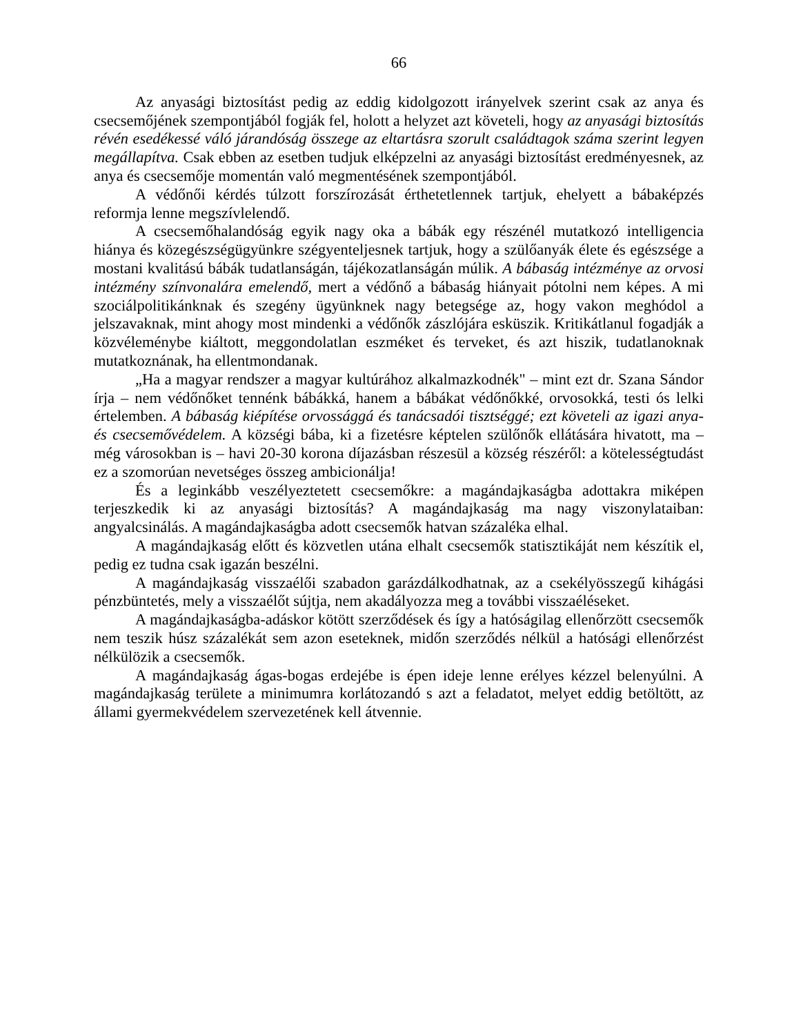66
Az anyasági biztosítást pedig az eddig kidolgozott irányelvek szerint csak az anya és csecsemőjének szempontjából fogják fel, holott a helyzet azt követeli, hogy az anyasági biztosítás révén esedékessé váló járandóság összege az eltartásra szorult családtagok száma szerint legyen megállapítva. Csak ebben az esetben tudjuk elképzelni az anyasági biztosítást eredményesnek, az anya és csecsemője momentán való megmentésének szempontjából.
A védőnői kérdés túlzott forszírozását érthetetlennek tartjuk, ehelyett a bábaképzés reformja lenne megszívlelendő.
A csecsemőhalandóság egyik nagy oka a bábák egy részénél mutatkozó intelligencia hiánya és közegészségügyünkre szégyenteljesnek tartjuk, hogy a szülőanyák élete és egészsége a mostani kvalitású bábák tudatlanságán, tájékozatlanságán múlik. A bábaság intézménye az orvosi intézmény színvonalára emelendő, mert a védőnő a bábaság hiányait pótolni nem képes. A mi szociálpolitikánknak és szegény ügyünknek nagy betegsége az, hogy vakon meghódol a jelszavaknak, mint ahogy most mindenki a védőnők zászlójára esküszik. Kritikátlanul fogadják a közvéleménybe kiáltott, meggondolatlan eszméket és terveket, és azt hiszik, tudatlanoknak mutatkoznának, ha ellentmondanak.
„Ha a magyar rendszer a magyar kultúrához alkalmazkodnék" – mint ezt dr. Szana Sándor írja – nem védőnőket tennénk bábákká, hanem a bábákat védőnőkké, orvosokká, testi ós lelki értelemben. A bábaság kiépítése orvossággá és tanácsadói tisztséggé; ezt követeli az igazi anya- és csecsemővédelem. A községi bába, ki a fizetésre képtelen szülőnők ellátására hivatott, ma – még városokban is – havi 20-30 korona díjazásban részesül a község részéről: a kötelességtudást ez a szomorúan nevetséges összeg ambicionálja!
És a leginkább veszélyeztetett csecsemőkre: a magándajkaságba adottakra miképen terjeszkedik ki az anyasági biztosítás? A magándajkaság ma nagy viszonylataiban: angyalcsinálás. A magándajkaságba adott csecsemők hatvan százaléka elhal.
A magándajkaság előtt és közvetlen utána elhalt csecsemők statisztikáját nem készítik el, pedig ez tudna csak igazán beszélni.
A magándajkaság visszaélői szabadon garázdálkodhatnak, az a csekélyösszegű kihágási pénzbüntetés, mely a visszaélőt sújtja, nem akadályozza meg a további visszaéléseket.
A magándajkaságba-adáskor kötött szerződések és így a hatóságilag ellenőrzött csecsemők nem teszik húsz százalékát sem azon eseteknek, midőn szerződés nélkül a hatósági ellenőrzést nélkülözik a csecsemők.
A magándajkaság ágas-bogas erdejébe is épen ideje lenne erélyes kézzel belenyúlni. A magándajkaság területe a minimumra korlátozandó s azt a feladatot, melyet eddig betöltött, az állami gyermekvédelem szervezetének kell átvennie.